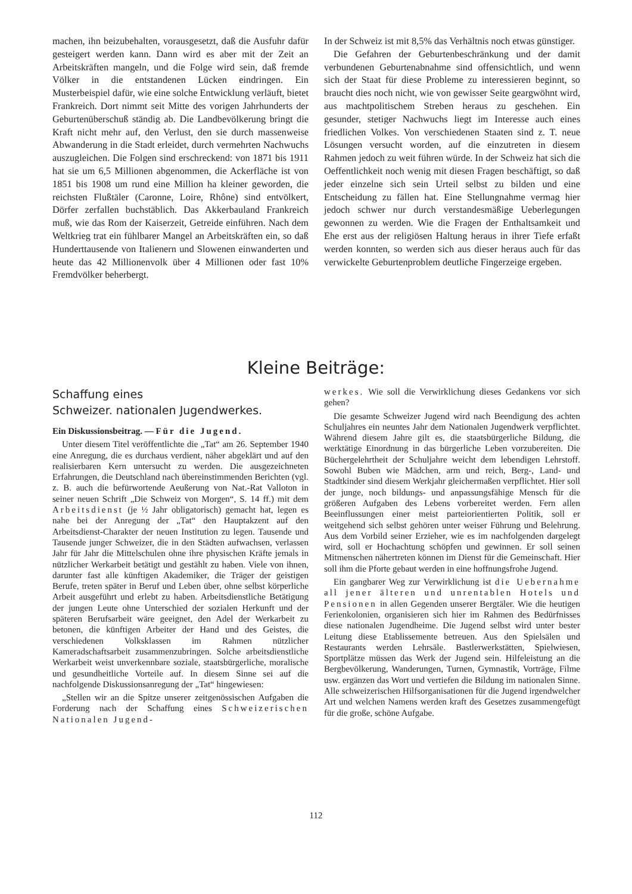machen, ihn beizubehalten, vorausgesetzt, daß die Ausfuhr dafür gesteigert werden kann. Dann wird es aber mit der Zeit an Arbeitskräften mangeln, und die Folge wird sein, daß fremde Völker in die entstandenen Lücken eindringen. Ein Musterbeispiel dafür, wie eine solche Entwicklung verläuft, bietet Frankreich. Dort nimmt seit Mitte des vorigen Jahrhunderts der Geburtenüberschuß ständig ab. Die Landbevölkerung bringt die Kraft nicht mehr auf, den Verlust, den sie durch massenweise Abwanderung in die Stadt erleidet, durch vermehrten Nachwuchs auszugleichen. Die Folgen sind erschreckend: von 1871 bis 1911 hat sie um 6,5 Millionen abgenommen, die Ackerfläche ist von 1851 bis 1908 um rund eine Million ha kleiner geworden, die reichsten Flußtäler (Caronne, Loire, Rhône) sind entvölkert, Dörfer zerfallen buchstäblich. Das Akkerbauland Frankreich muß, wie das Rom der Kaiserzeit, Getreide einführen. Nach dem Weltkrieg trat ein fühlbarer Mangel an Arbeitskräften ein, so daß Hunderttausende von Italienern und Slowenen einwanderten und heute das 42 Millionenvolk über 4 Millionen oder fast 10% Fremdvölker beherbergt.
In der Schweiz ist mit 8,5% das Verhältnis noch etwas günstiger.
Die Gefahren der Geburtenbeschränkung und der damit verbundenen Geburtenabnahme sind offensichtlich, und wenn sich der Staat für diese Probleme zu interessieren beginnt, so braucht dies noch nicht, wie von gewisser Seite geargwöhnt wird, aus machtpolitischem Streben heraus zu geschehen. Ein gesunder, stetiger Nachwuchs liegt im Interesse auch eines friedlichen Volkes. Von verschiedenen Staaten sind z. T. neue Lösungen versucht worden, auf die einzutreten in diesem Rahmen jedoch zu weit führen würde. In der Schweiz hat sich die Oeffentlichkeit noch wenig mit diesen Fragen beschäftigt, so daß jeder einzelne sich sein Urteil selbst zu bilden und eine Entscheidung zu fällen hat. Eine Stellungnahme vermag hier jedoch schwer nur durch verstandesmäßige Ueberlegungen gewonnen zu werden. Wie die Fragen der Enthaltsamkeit und Ehe erst aus der religiösen Haltung heraus in ihrer Tiefe erfaßt werden konnten, so werden sich aus dieser heraus auch für das verwickelte Geburtenproblem deutliche Fingerzeige ergeben.
Kleine Beiträge:
Schaffung eines
Schweizer. nationalen Jugendwerkes.
Ein Diskussionsbeitrag. — Für die Jugend.
Unter diesem Titel veröffentlichte die „Tat“ am 26. September 1940 eine Anregung, die es durchaus verdient, näher abgeklärt und auf den realisierbaren Kern untersucht zu werden. Die ausgezeichneten Erfahrungen, die Deutschland nach übereinstimmenden Berichten (vgl. z. B. auch die befürwortende Aeußerung von Nat.-Rat Valloton in seiner neuen Schrift „Die Schweiz von Morgen“, S. 14 ff.) mit dem Arbeitsdienst (je ½ Jahr obligatorisch) gemacht hat, legen es nahe bei der Anregung der „Tat“ den Hauptakzent auf den Arbeitsdienst-Charakter der neuen Institution zu legen. Tausende und Tausende junger Schweizer, die in den Städten aufwachsen, verlassen Jahr für Jahr die Mittelschulen ohne ihre physischen Kräfte jemals in nützlicher Werkarbeit betätigt und gestählt zu haben. Viele von ihnen, darunter fast alle künftigen Akademiker, die Träger der geistigen Berufe, treten später in Beruf und Leben über, ohne selbst körperliche Arbeit ausgeführt und erlebt zu haben. Arbeitsdienstliche Betätigung der jungen Leute ohne Unterschied der sozialen Herkunft und der späteren Berufsarbeit wäre geeignet, den Adel der Werkarbeit zu betonen, die künftigen Arbeiter der Hand und des Geistes, die verschiedenen Volksklassen im Rahmen nützlicher Kameradschaftsarbeit zusammenzubringen. Solche arbeitsdienstliche Werkarbeit weist unverkennbare soziale, staatsbürgerliche, moralische und gesundheitliche Vorteile auf. In diesem Sinne sei auf die nachfolgende Diskussionsanregung der „Tat“ hingewiesen:
„Stellen wir an die Spitze unserer zeitgenössischen Aufgaben die Forderung nach der Schaffung eines Schweizerischen Nationalen Jugend-
werkes. Wie soll die Verwirklichung dieses Gedankens vor sich gehen?
Die gesamte Schweizer Jugend wird nach Beendigung des achten Schuljahres ein neuntes Jahr dem Nationalen Jugendwerk verpflichtet. Während diesem Jahre gilt es, die staatsbürgerliche Bildung, die werktätige Einordnung in das bürgerliche Leben vorzubereiten. Die Büchergelehrtheit der Schuljahre weicht dem lebendigen Lehrstoff. Sowohl Buben wie Mädchen, arm und reich, Berg-, Land- und Stadtkinder sind diesem Werkjahr gleichermaßen verpflichtet. Hier soll der junge, noch bildungs- und anpassungsfähige Mensch für die größeren Aufgaben des Lebens vorbereitet werden. Fern allen Beeinflussungen einer meist parteiorientierten Politik, soll er weitgehend sich selbst gehören unter weiser Führung und Belehrung. Aus dem Vorbild seiner Erzieher, wie es im nachfolgenden dargelegt wird, soll er Hochachtung schöpfen und gewinnen. Er soll seinen Mitmenschen nähertreten können im Dienst für die Gemeinschaft. Hier soll ihm die Pforte gebaut werden in eine hoffnungsfrohe Jugend.
Ein gangbarer Weg zur Verwirklichung ist die Uebernahme all jener älteren und unrentablen Hotels und Pensionen in allen Gegenden unserer Bergtäler. Wie die heutigen Ferienkolonien, organisieren sich hier im Rahmen des Bedürfnisses diese nationalen Jugendheime. Die Jugend selbst wird unter bester Leitung diese Etablissemente betreuen. Aus den Spielsälen und Restaurants werden Lehrsäle. Bastlerwerkstätten, Spielwiesen, Sportplätze müssen das Werk der Jugend sein. Hilfeleistung an die Bergbevölkerung, Wanderungen, Turnen, Gymnastik, Vorträge, Filme usw. ergänzen das Wort und vertiefen die Bildung im nationalen Sinne. Alle schweizerischen Hilfsorganisationen für die Jugend irgendwelcher Art und welchen Namens werden kraft des Gesetzes zusammengefügt für die große, schöne Aufgabe.
112